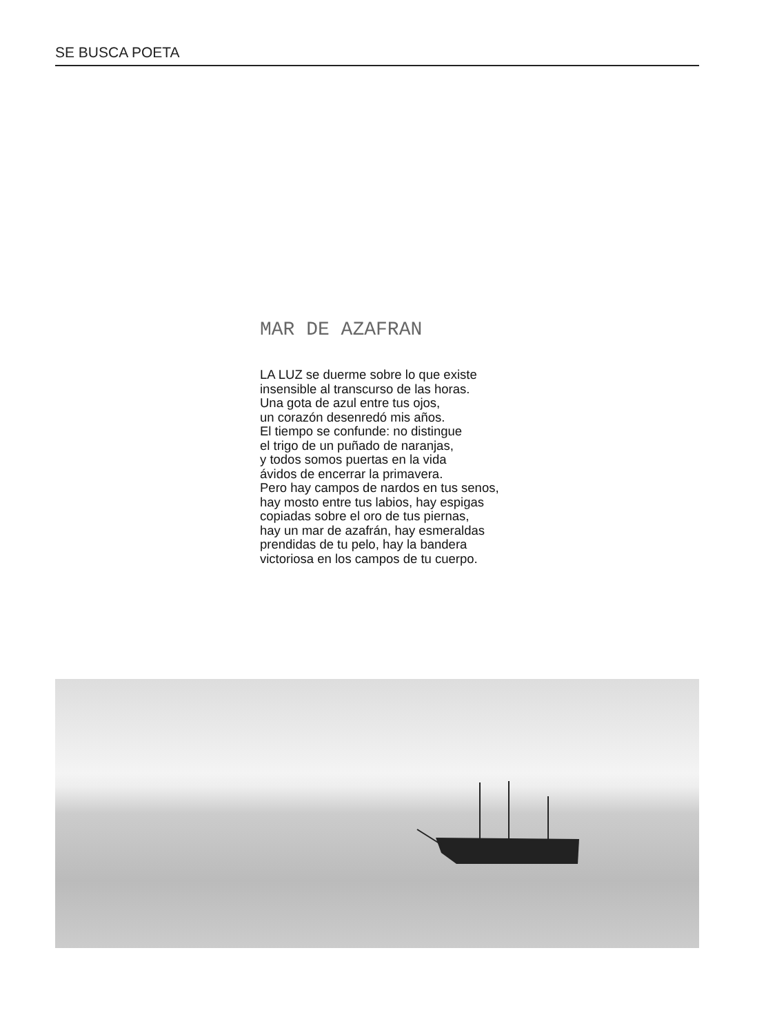SE BUSCA POETA
MAR DE AZAFRAN
LA LUZ se duerme sobre lo que existe
insensible al transcurso de las horas.
Una gota de azul entre tus ojos,
un corazón desenredó mis años.
El tiempo se confunde: no distingue
el trigo de un puñado de naranjas,
y todos somos puertas en la vida
ávidos de encerrar la primavera.
Pero hay campos de nardos en tus senos,
hay mosto entre tus labios, hay espigas
copiadas sobre el oro de tus piernas,
hay un mar de azafrán, hay esmeraldas
prendidas de tu pelo, hay la bandera
victoriosa en los campos de tu cuerpo.